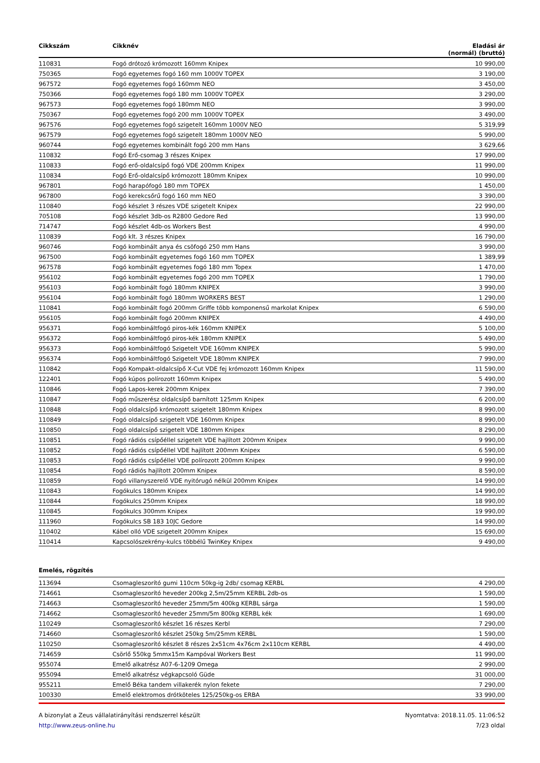| Cikkszám | Cikknév | Eladási ár (normál) (bruttó) |
| --- | --- | --- |
| 110831 | Fogó drótozó krómozott 160mm Knipex | 10 990,00 |
| 750365 | Fogó egyetemes fogó 160 mm 1000V TOPEX | 3 190,00 |
| 967572 | Fogó egyetemes fogó 160mm NEO | 3 450,00 |
| 750366 | Fogó egyetemes fogó 180 mm 1000V TOPEX | 3 290,00 |
| 967573 | Fogó egyetemes fogó 180mm NEO | 3 990,00 |
| 750367 | Fogó egyetemes fogó 200 mm 1000V TOPEX | 3 490,00 |
| 967576 | Fogó egyetemes fogó szigetelt 160mm 1000V NEO | 5 319,99 |
| 967579 | Fogó egyetemes fogó szigetelt 180mm 1000V NEO | 5 990,00 |
| 960744 | Fogó egyetemes kombinált fogó 200 mm Hans | 3 629,66 |
| 110832 | Fogó Erő-csomag 3 részes Knipex | 17 990,00 |
| 110833 | Fogó erő-oldalcsípő fogó VDE 200mm Knipex | 11 990,00 |
| 110834 | Fogó Erő-oldalcsípő krómozott 180mm Knipex | 10 990,00 |
| 967801 | Fogó harapófogó 180 mm TOPEX | 1 450,00 |
| 967800 | Fogó kerekcsőrű fogó 160 mm NEO | 3 390,00 |
| 110840 | Fogó készlet 3 részes VDE szigetelt Knipex | 22 990,00 |
| 705108 | Fogó készlet 3db-os R2800 Gedore Red | 13 990,00 |
| 714747 | Fogó készlet 4db-os Workers Best | 4 990,00 |
| 110839 | Fogó klt. 3 részes Knipex | 16 790,00 |
| 960746 | Fogó kombinált anya és csöfogó 250 mm Hans | 3 990,00 |
| 967500 | Fogó kombinált egyetemes fogó 160 mm TOPEX | 1 389,99 |
| 967578 | Fogó kombinált egyetemes fogó 180 mm Topex | 1 470,00 |
| 956102 | Fogó kombinált egyetemes fogó 200 mm TOPEX | 1 790,00 |
| 956103 | Fogó kombinált fogó 180mm KNIPEX | 3 990,00 |
| 956104 | Fogó kombinált fogó 180mm WORKERS BEST | 1 290,00 |
| 110841 | Fogó kombinált fogó 200mm Griffe több komponensű markolat Knipex | 6 590,00 |
| 956105 | Fogó kombinált fogó 200mm KNIPEX | 4 490,00 |
| 956371 | Fogó kombináltfogó piros-kék 160mm KNIPEX | 5 100,00 |
| 956372 | Fogó kombináltfogó piros-kék 180mm KNIPEX | 5 490,00 |
| 956373 | Fogó kombináltfogó Szigetelt VDE 160mm KNIPEX | 5 990,00 |
| 956374 | Fogó kombináltfogó Szigetelt VDE 180mm KNIPEX | 7 990,00 |
| 110842 | Fogó Kompakt-oldalcsípő X-Cut VDE fej krómozott 160mm Knipex | 11 590,00 |
| 122401 | Fogó kúpos polírozott 160mm Knipex | 5 490,00 |
| 110846 | Fogó Lapos-kerek 200mm Knipex | 7 390,00 |
| 110847 | Fogó műszerész oldalcsípő barnított 125mm Knipex | 6 200,00 |
| 110848 | Fogó oldalcsípő krómozott szigetelt 180mm Knipex | 8 990,00 |
| 110849 | Fogó oldalcsípő szigetelt VDE 160mm Knipex | 8 990,00 |
| 110850 | Fogó oldalcsípő szigetelt VDE 180mm Knipex | 8 290,00 |
| 110851 | Fogó rádiós csípőéllel szigetelt VDE hajlított 200mm Knipex | 9 990,00 |
| 110852 | Fogó rádiós csípőéllel VDE hajlított 200mm Knipex | 6 590,00 |
| 110853 | Fogó rádiós csípőéllel VDE polírozott 200mm Knipex | 9 990,00 |
| 110854 | Fogó rádiós hajlított 200mm Knipex | 8 590,00 |
| 110859 | Fogó villanyszerelő VDE nyitórugó nélkül 200mm Knipex | 14 990,00 |
| 110843 | Fogókulcs 180mm Knipex | 14 990,00 |
| 110844 | Fogókulcs 250mm Knipex | 18 990,00 |
| 110845 | Fogókulcs 300mm Knipex | 19 990,00 |
| 111960 | Fogókulcs SB 183 10JC Gedore | 14 990,00 |
| 110402 | Kábel olló VDE szigetelt 200mm Knipex | 15 690,00 |
| 110414 | Kapcsolószekrény-kulcs többélű TwinKey Knipex | 9 490,00 |
Emelés, rögzítés
| 113694 | Csomagleszorító gumi 110cm 50kg-ig 2db/ csomag KERBL | 4 290,00 |
| 714661 | Csomagleszorító heveder 200kg 2,5m/25mm KERBL 2db-os | 1 590,00 |
| 714663 | Csomagleszorító heveder 25mm/5m 400kg KERBL sárga | 1 590,00 |
| 714662 | Csomagleszorító heveder 25mm/5m 800kg KERBL kék | 1 690,00 |
| 110249 | Csomagleszorító készlet 16 részes Kerbl | 7 290,00 |
| 714660 | Csomagleszorító készlet 250kg 5m/25mm KERBL | 1 590,00 |
| 110250 | Csomagleszorító készlet 8 részes 2x51cm 4x76cm 2x110cm KERBL | 4 490,00 |
| 714659 | Csörlő 550kg 5mmx15m Kampóval Workers Best | 11 990,00 |
| 955074 | Emelő alkatrész A07-6-1209 Omega | 2 990,00 |
| 955094 | Emelő alkatrész végkapcsoló Güde | 31 000,00 |
| 955211 | Emelő Béka tandem villakerék nylon fekete | 7 290,00 |
| 100330 | Emelő elektromos drótköteles 125/250kg-os ERBA | 33 990,00 |
A bizonylat a Zeus vállalatirányítási rendszerrel készült
http://www.zeus-online.hu
Nyomtatva: 2018.11.05. 11:06:52
7/23 oldal